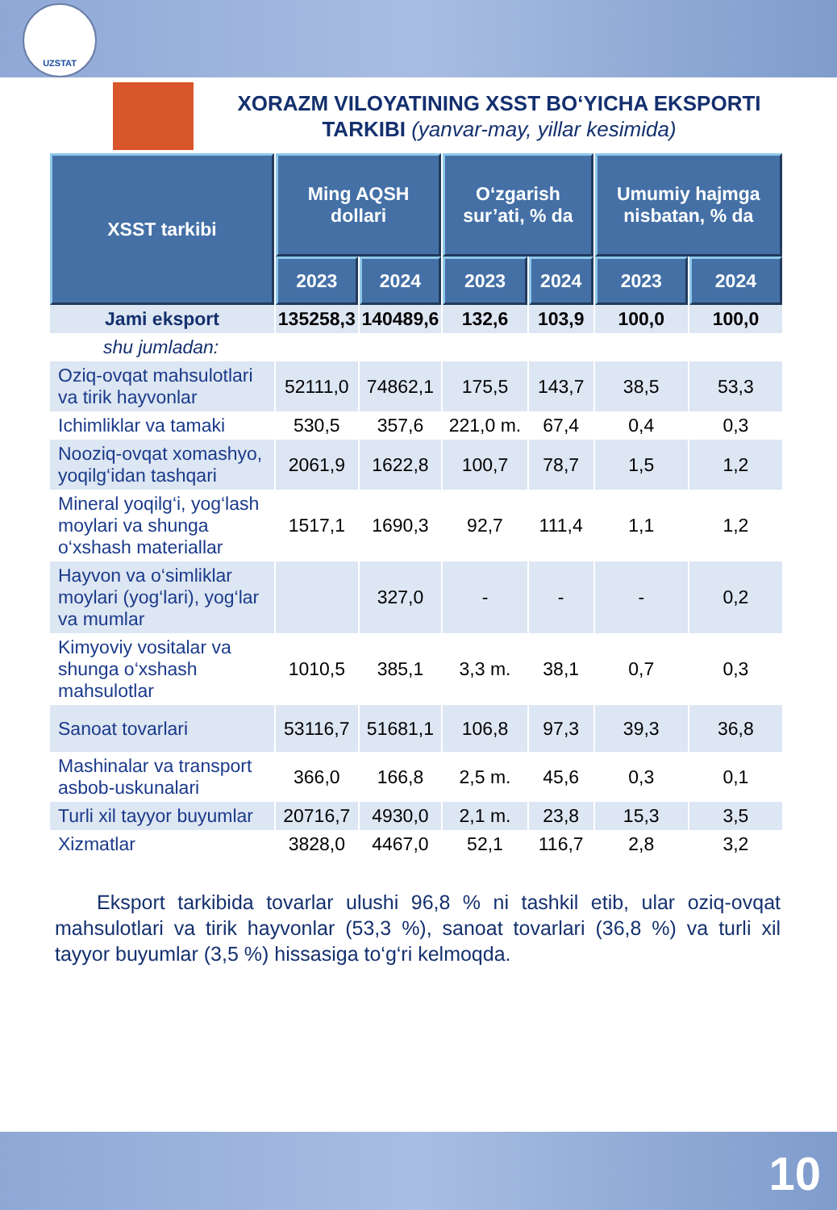UZSTAT
XORAZM VILOYATINING XSST BO‘YICHA EKSPORTI TARKIBI (yanvar-may, yillar kesimida)
| XSST tarkibi | Ming AQSH dollari | | O‘zgarish sur’ati, % da | | Umumiy hajmga nisbatan, % da | |
| --- | --- | --- | --- | --- | --- | --- |
| | 2023 | 2024 | 2023 | 2024 | 2023 | 2024 |
| Jami eksport | 135258,3 | 140489,6 | 132,6 | 103,9 | 100,0 | 100,0 |
| shu jumladan: | | | | | | |
| Oziq-ovqat mahsulotlari va tirik hayvonlar | 52111,0 | 74862,1 | 175,5 | 143,7 | 38,5 | 53,3 |
| Ichimliklar va tamaki | 530,5 | 357,6 | 221,0 m. | 67,4 | 0,4 | 0,3 |
| Nooziq-ovqat xomashyo, yoqilg‘idan tashqari | 2061,9 | 1622,8 | 100,7 | 78,7 | 1,5 | 1,2 |
| Mineral yoqilg‘i, yog‘lash moylari va shunga o‘xshash materiallar | 1517,1 | 1690,3 | 92,7 | 111,4 | 1,1 | 1,2 |
| Hayvon va o‘simliklar moylari (yog‘lari), yog‘lar va mumlar | | 327,0 | - | - | - | 0,2 |
| Kimyoviy vositalar va shunga o‘xshash mahsulotlar | 1010,5 | 385,1 | 3,3 m. | 38,1 | 0,7 | 0,3 |
| Sanoat tovarlari | 53116,7 | 51681,1 | 106,8 | 97,3 | 39,3 | 36,8 |
| Mashinalar va transport asbob-uskunalari | 366,0 | 166,8 | 2,5 m. | 45,6 | 0,3 | 0,1 |
| Turli xil tayyor buyumlar | 20716,7 | 4930,0 | 2,1 m. | 23,8 | 15,3 | 3,5 |
| Xizmatlar | 3828,0 | 4467,0 | 52,1 | 116,7 | 2,8 | 3,2 |
Eksport tarkibida tovarlar ulushi 96,8 % ni tashkil etib, ular oziq-ovqat mahsulotlari va tirik hayvonlar (53,3 %), sanoat tovarlari (36,8 %) va turli xil tayyor buyumlar (3,5 %) hissasiga to‘g‘ri kelmoqda.
10